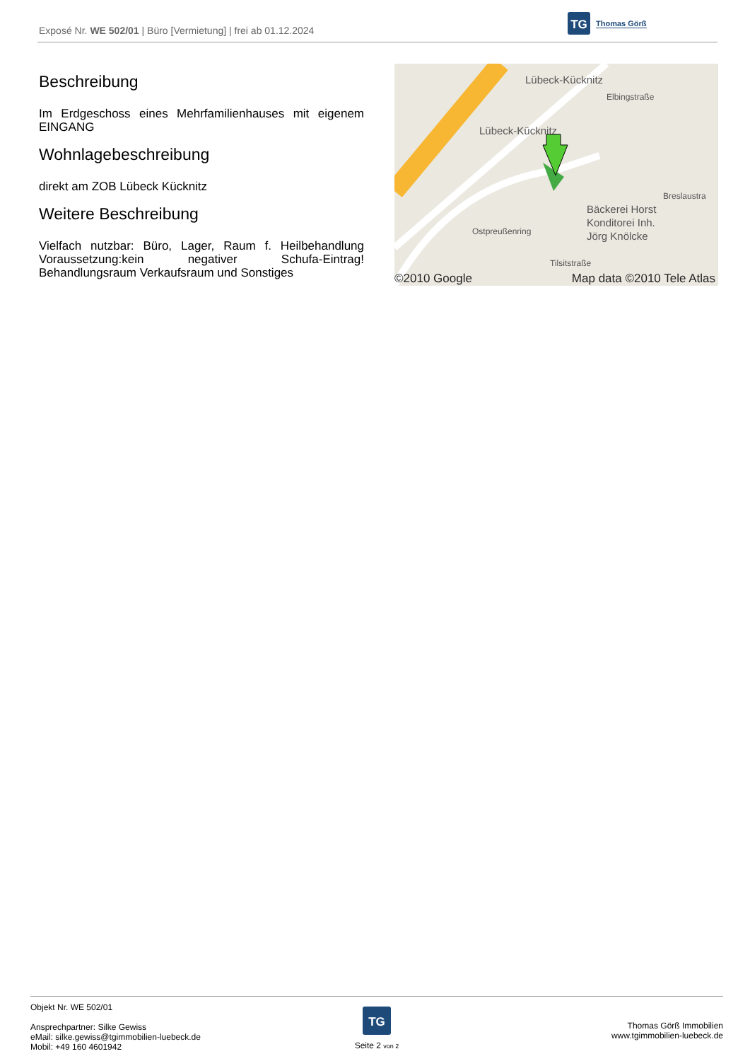Exposé Nr. WE 502/01 | Büro [Vermietung] | frei ab 01.12.2024
TG
Thomas Görß
Beschreibung
Im Erdgeschoss eines Mehrfamilienhauses mit eigenem EINGANG
Wohnlagebeschreibung
direkt am ZOB Lübeck Kücknitz
Weitere Beschreibung
Vielfach nutzbar: Büro, Lager, Raum f. Heilbehandlung Voraussetzung:kein negativer Schufa-Eintrag! Behandlungsraum Verkaufsraum und Sonstiges
Lübeck-Kücknitz
Lübeck-Kücknitz
Bäckerei Horst
Konditorei Inh.
Jörg Knölcke
Breslaustra
Tilsitstraße
Elbingstraße
Ostpreußenring
©2010 Google Map data ©2010 Tele Atlas
Objekt Nr. WE 502/01
Ansprechpartner: Silke Gewiss
eMail: silke.gewiss@tgimmobilien-luebeck.de
Mobil: +49 160 4601942
TG
Seite 2 von 2
Thomas Görß Immobilien
www.tgimmobilien-luebeck.de